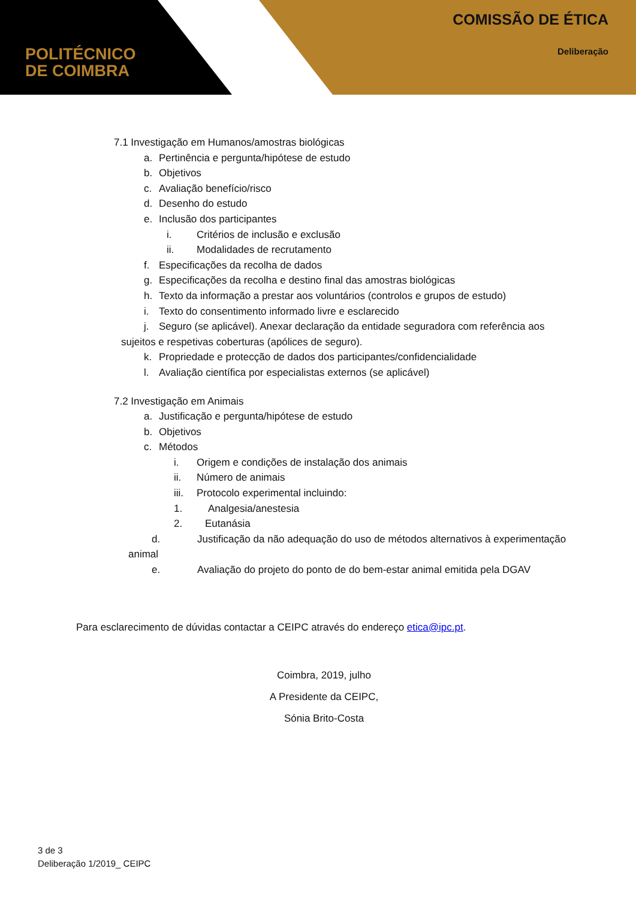POLITÉCNICO
DE COIMBRA
COMISSÃO DE ÉTICA
Deliberação
7.1 Investigação em Humanos/amostras biológicas
a. Pertinência e pergunta/hipótese de estudo
b. Objetivos
c. Avaliação benefício/risco
d. Desenho do estudo
e. Inclusão dos participantes
i. Critérios de inclusão e exclusão
ii. Modalidades de recrutamento
f. Especificações da recolha de dados
g. Especificações da recolha e destino final das amostras biológicas
h. Texto da informação a prestar aos voluntários (controlos e grupos de estudo)
i. Texto do consentimento informado livre e esclarecido
j. Seguro (se aplicável). Anexar declaração da entidade seguradora com referência aos
sujeitos e respetivas coberturas (apólices de seguro).
k. Propriedade e protecção de dados dos participantes/confidencialidade
l. Avaliação científica por especialistas externos (se aplicável)
7.2 Investigação em Animais
a. Justificação e pergunta/hipótese de estudo
b. Objetivos
c. Métodos
i. Origem e condições de instalação dos animais
ii. Número de animais
iii. Protocolo experimental incluindo:
1. Analgesia/anestesia
2. Eutanásia
d. Justificação da não adequação do uso de métodos alternativos à experimentação
animal
e. Avaliação do projeto do ponto de do bem-estar animal emitida pela DGAV
Para esclarecimento de dúvidas contactar a CEIPC através do endereço etica@ipc.pt.
Coimbra, 2019, julho
A Presidente da CEIPC,
Sónia Brito-Costa
3 de 3
Deliberação 1/2019_ CEIPC